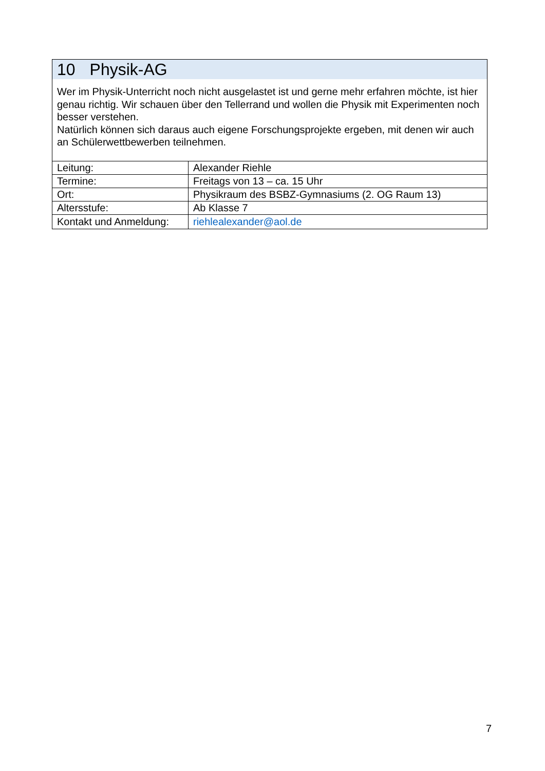10 Physik-AG
Wer im Physik-Unterricht noch nicht ausgelastet ist und gerne mehr erfahren möchte, ist hier genau richtig. Wir schauen über den Tellerrand und wollen die Physik mit Experimenten noch besser verstehen.
Natürlich können sich daraus auch eigene Forschungsprojekte ergeben, mit denen wir auch an Schülerwettbewerben teilnehmen.
| Leitung: | Alexander Riehle |
| Termine: | Freitags von 13 – ca. 15 Uhr |
| Ort: | Physikraum des BSBZ-Gymnasiums (2. OG Raum 13) |
| Altersstufe: | Ab Klasse 7 |
| Kontakt und Anmeldung: | riehlealexander@aol.de |
7